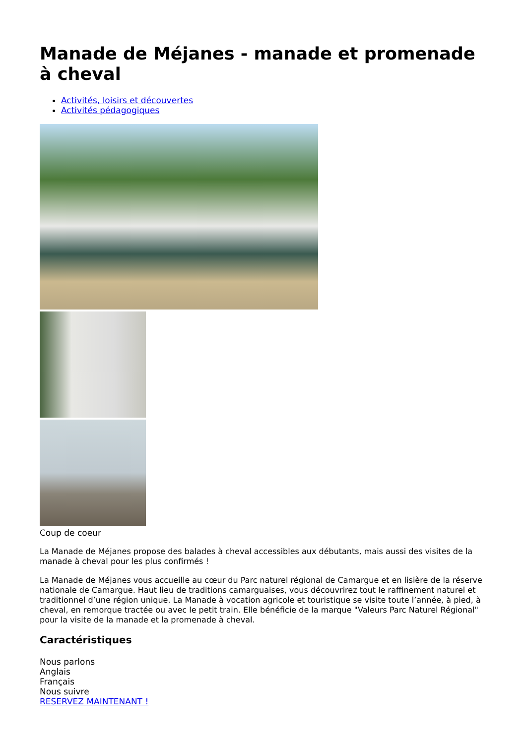Manade de Méjanes - manade et promenade à cheval
Activités, loisirs et découvertes
Activités pédagogiques
Coup de coeur
La Manade de Méjanes propose des balades à cheval accessibles aux débutants, mais aussi des visites de la manade à cheval pour les plus confirmés !
La Manade de Méjanes vous accueille au cœur du Parc naturel régional de Camargue et en lisière de la réserve nationale de Camargue. Haut lieu de traditions camarguaises, vous découvrirez tout le raffinement naturel et traditionnel d’une région unique. La Manade à vocation agricole et touristique se visite toute l’année, à pied, à cheval, en remorque tractée ou avec le petit train. Elle bénéficie de la marque "Valeurs Parc Naturel Régional" pour la visite de la manade et la promenade à cheval.
Caractéristiques
Nous parlons
Anglais
Français
Nous suivre
RESERVEZ MAINTENANT !